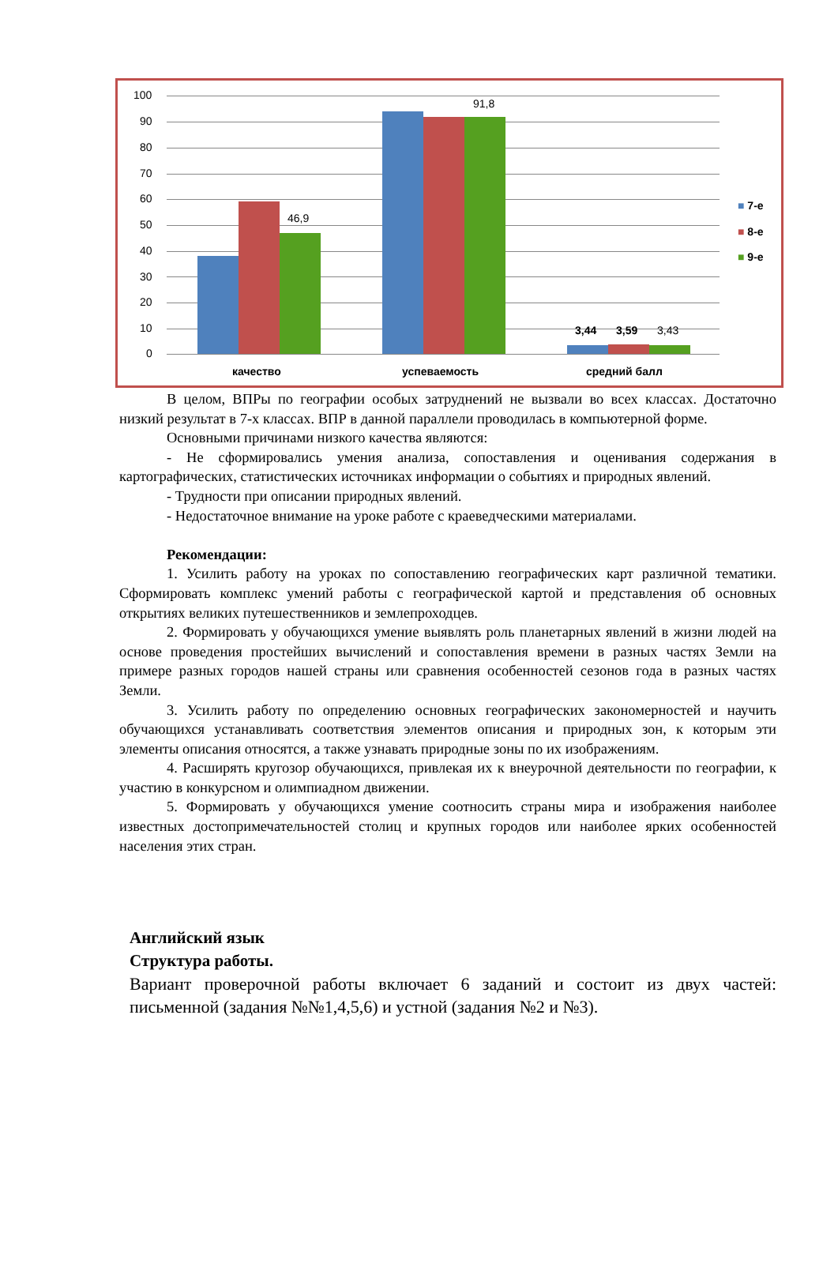100
90
80
70
60
50
40
30
20
10
0
46,9
91,8
3,44 3,59 3,43
качество успеваемость средний балл
■ 7-е
■ 8-е
■ 9-е
В целом, ВПРы по географии особых затруднений не вызвали во всех классах. Достаточно низкий результат в 7-х классах. ВПР в данной параллели проводилась в компьютерной форме.
Основными причинами низкого качества являются:
- Не сформировались умения анализа, сопоставления и оценивания содержания в картографических, статистических источниках информации о событиях и природных явлений.
- Трудности при описании природных явлений.
- Недостаточное внимание на уроке работе с краеведческими материалами.
Рекомендации:
1. Усилить работу на уроках по сопоставлению географических карт различной тематики. Сформировать комплекс умений работы с географической картой и представления об основных открытиях великих путешественников и землепроходцев.
2. Формировать у обучающихся умение выявлять роль планетарных явлений в жизни людей на основе проведения простейших вычислений и сопоставления времени в разных частях Земли на примере разных городов нашей страны или сравнения особенностей сезонов года в разных частях Земли.
3. Усилить работу по определению основных географических закономерностей и научить обучающихся устанавливать соответствия элементов описания и природных зон, к которым эти элементы описания относятся, а также узнавать природные зоны по их изображениям.
4. Расширять кругозор обучающихся, привлекая их к внеурочной деятельности по географии, к участию в конкурсном и олимпиадном движении.
5. Формировать у обучающихся умение соотносить страны мира и изображения наиболее известных достопримечательностей столиц и крупных городов или наиболее ярких особенностей населения этих стран.
Английский язык
Структура работы.
Вариант проверочной работы включает 6 заданий и состоит из двух частей: письменной (задания №№1,4,5,6) и устной (задания №2 и №3).